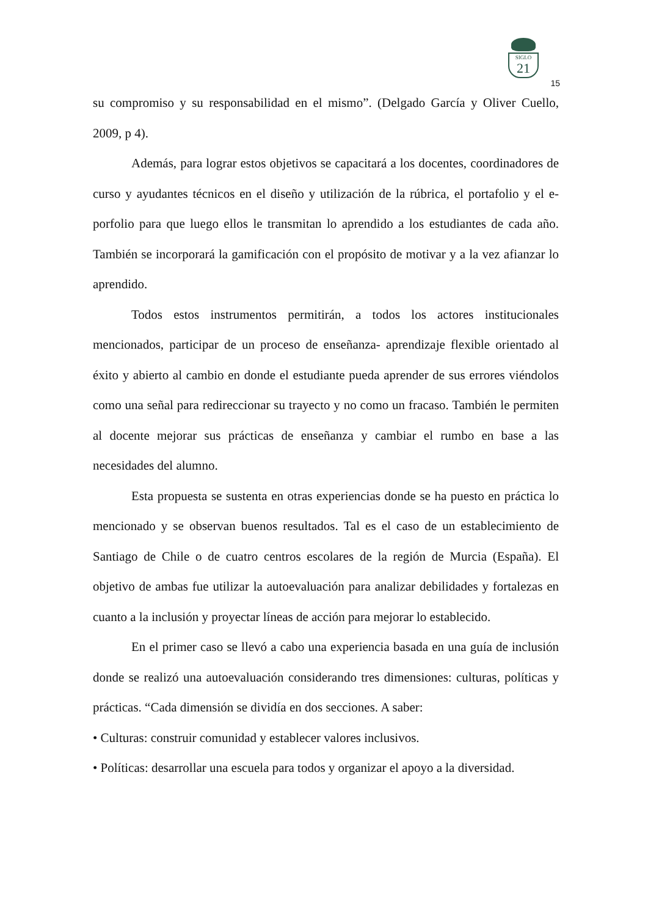SIGLO
21
15
su compromiso y su responsabilidad en el mismo”. (Delgado García y Oliver Cuello, 2009, p 4).
Además, para lograr estos objetivos se capacitará a los docentes, coordinadores de curso y ayudantes técnicos en el diseño y utilización de la rúbrica, el portafolio y el e-porfolio para que luego ellos le transmitan lo aprendido a los estudiantes de cada año. También se incorporará la gamificación con el propósito de motivar y a la vez afianzar lo aprendido.
Todos estos instrumentos permitirán, a todos los actores institucionales mencionados, participar de un proceso de enseñanza- aprendizaje flexible orientado al éxito y abierto al cambio en donde el estudiante pueda aprender de sus errores viéndolos como una señal para redireccionar su trayecto y no como un fracaso. También le permiten al docente mejorar sus prácticas de enseñanza y cambiar el rumbo en base a las necesidades del alumno.
Esta propuesta se sustenta en otras experiencias donde se ha puesto en práctica lo mencionado y se observan buenos resultados. Tal es el caso de un establecimiento de Santiago de Chile o de cuatro centros escolares de la región de Murcia (España). El objetivo de ambas fue utilizar la autoevaluación para analizar debilidades y fortalezas en cuanto a la inclusión y proyectar líneas de acción para mejorar lo establecido.
En el primer caso se llevó a cabo una experiencia basada en una guía de inclusión donde se realizó una autoevaluación considerando tres dimensiones: culturas, políticas y prácticas. “Cada dimensión se dividía en dos secciones. A saber:
• Culturas: construir comunidad y establecer valores inclusivos.
• Políticas: desarrollar una escuela para todos y organizar el apoyo a la diversidad.